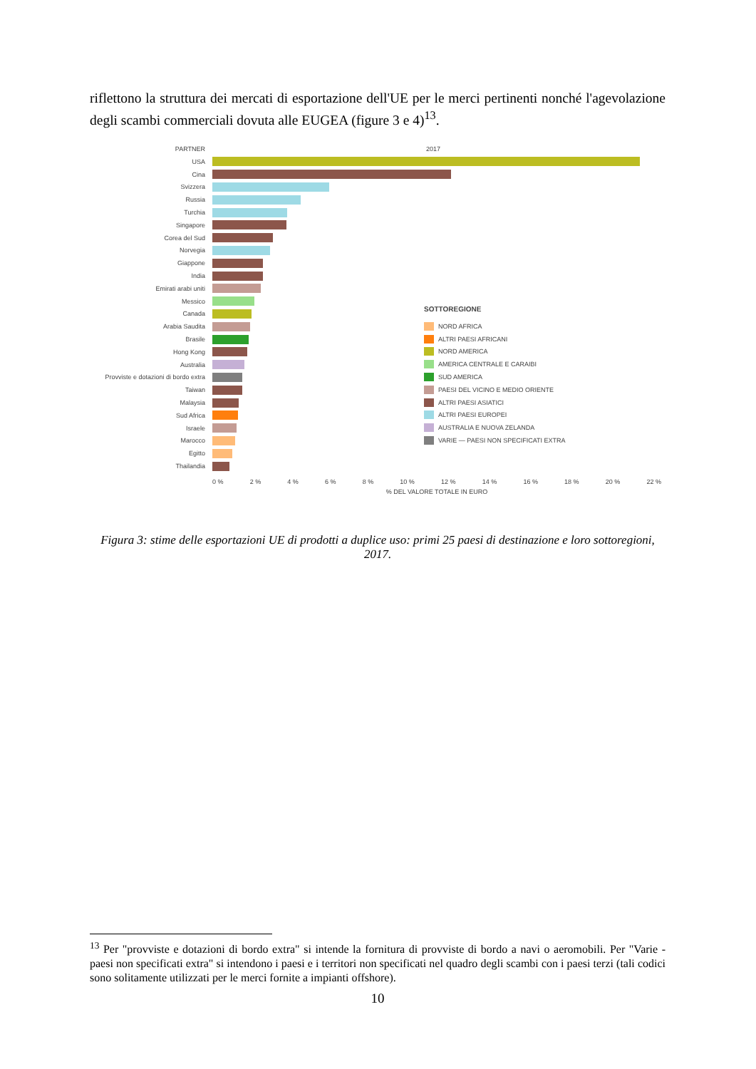riflettono la struttura dei mercati di esportazione dell'UE per le merci pertinenti nonché l'agevolazione degli scambi commerciali dovuta alle EUGEA (figure 3 e 4)<sup>13</sup>.
PARTNER 2017
USA
Cina
Svizzera
Russia
Turchia
Singapore
Corea del Sud
Norvegia
Giappone
India
Emirati arabi uniti
Messico
Canada
Arabia Saudita
Brasile
Hong Kong
Australia
Provviste e dotazioni di bordo extra
Taiwan
Malaysia
Sud Africa
Israele
Marocco
Egitto
Thailandia
0 % 2 % 4 % 6 % 8 % 10 % 12 % 14 % 16 % 18 % 20 % 22 %
% DEL VALORE TOTALE IN EURO
SOTTOREGIONE
NORD AFRICA
ALTRI PAESI AFRICANI
NORD AMERICA
AMERICA CENTRALE E CARAIBI
SUD AMERICA
PAESI DEL VICINO E MEDIO ORIENTE
ALTRI PAESI ASIATICI
ALTRI PAESI EUROPEI
AUSTRALIA E NUOVA ZELANDA
VARIE — PAESI NON SPECIFICATI EXTRA
Figura 3: stime delle esportazioni UE di prodotti a duplice uso: primi 25 paesi di destinazione e loro sottoregioni, 2017.
<sup>13</sup> Per "provviste e dotazioni di bordo extra" si intende la fornitura di provviste di bordo a navi o aeromobili. Per "Varie - paesi non specificati extra" si intendono i paesi e i territori non specificati nel quadro degli scambi con i paesi terzi (tali codici sono solitamente utilizzati per le merci fornite a impianti offshore).
10